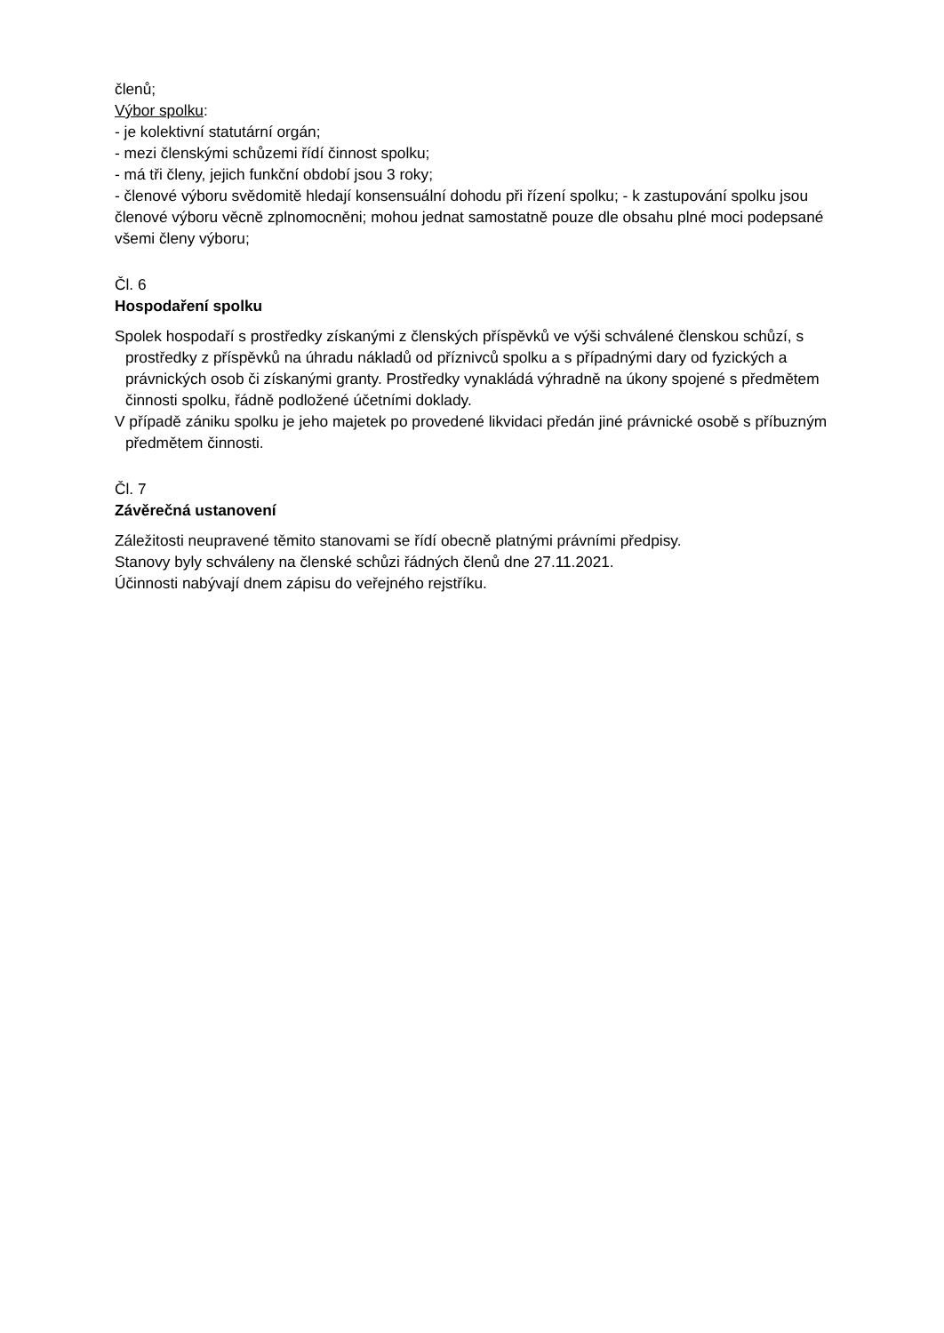členů;
Výbor spolku:
- je kolektivní statutární orgán;
- mezi členskými schůzemi řídí činnost spolku;
- má tři členy, jejich funkční období jsou 3 roky;
- členové výboru svědomitě hledají konsensuální dohodu při řízení spolku; - k zastupování spolku jsou členové výboru věcně zplnomocněni; mohou jednat samostatně pouze dle obsahu plné moci podepsané všemi členy výboru;
Čl. 6
Hospodaření spolku
Spolek hospodaří s prostředky získanými z členských příspěvků ve výši schválené členskou schůzí, s prostředky z příspěvků na úhradu nákladů od příznivců spolku a s případnými dary od fyzických a právnických osob či získanými granty. Prostředky vynakládá výhradně na úkony spojené s předmětem činnosti spolku, řádně podložené účetními doklady.
V případě zániku spolku je jeho majetek po provedené likvidaci předán jiné právnické osobě s příbuzným předmětem činnosti.
Čl. 7
Závěrečná ustanovení
Záležitosti neupravené těmito stanovami se řídí obecně platnými právními předpisy.
Stanovy byly schváleny na členské schůzi řádných členů dne 27.11.2021.
Účinnosti nabývají dnem zápisu do veřejného rejstříku.